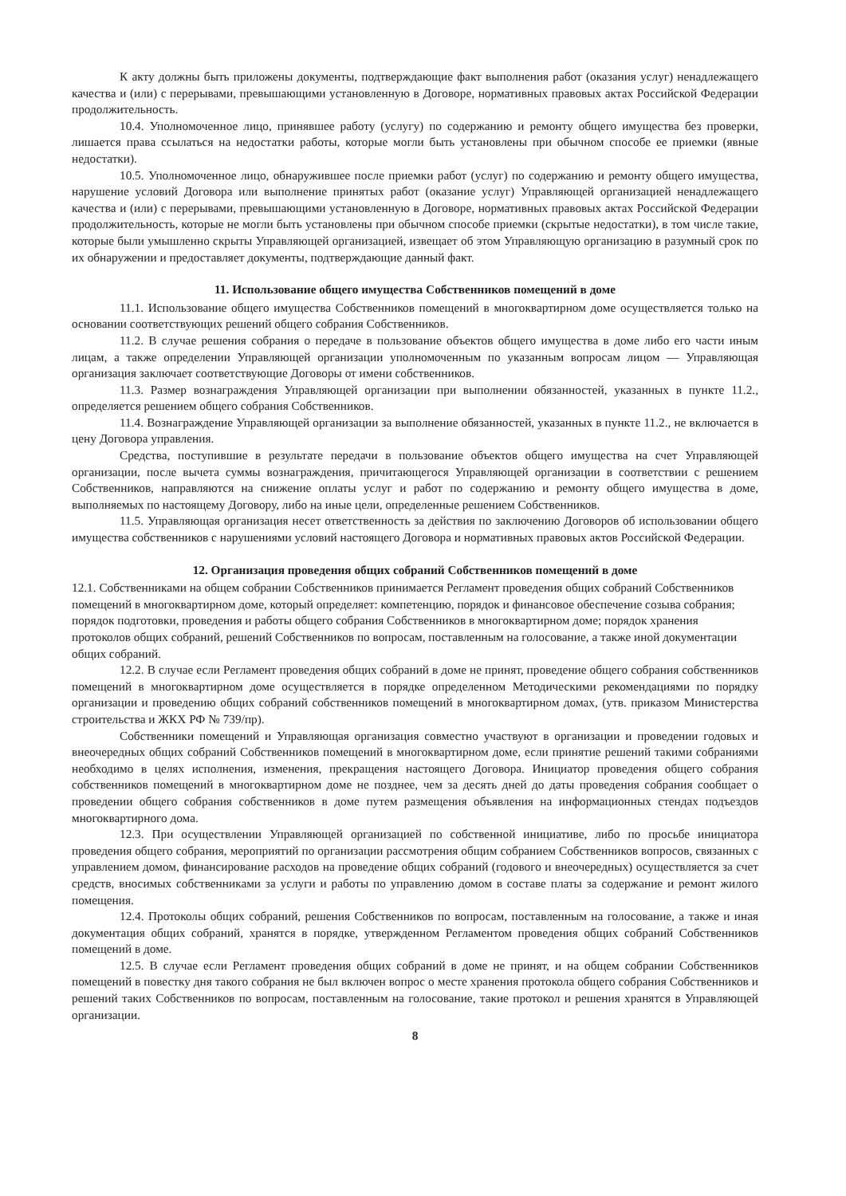К акту должны быть приложены документы, подтверждающие факт выполнения работ (оказания услуг) ненадлежащего качества и (или) с перерывами, превышающими установленную в Договоре, нормативных правовых актах Российской Федерации продолжительность.
10.4. Уполномоченное лицо, принявшее работу (услугу) по содержанию и ремонту общего имущества без проверки, лишается права ссылаться на недостатки работы, которые могли быть установлены при обычном способе ее приемки (явные недостатки).
10.5. Уполномоченное лицо, обнаружившее после приемки работ (услуг) по содержанию и ремонту общего имущества, нарушение условий Договора или выполнение принятых работ (оказание услуг) Управляющей организацией ненадлежащего качества и (или) с перерывами, превышающими установленную в Договоре, нормативных правовых актах Российской Федерации продолжительность, которые не могли быть установлены при обычном способе приемки (скрытые недостатки), в том числе такие, которые были умышленно скрыты Управляющей организацией, извещает об этом Управляющую организацию в разумный срок по их обнаружении и предоставляет документы, подтверждающие данный факт.
11. Использование общего имущества Собственников помещений в доме
11.1. Использование общего имущества Собственников помещений в многоквартирном доме осуществляется только на основании соответствующих решений общего собрания Собственников.
11.2. В случае решения собрания о передаче в пользование объектов общего имущества в доме либо его части иным лицам, а также определении Управляющей организации уполномоченным по указанным вопросам лицом — Управляющая организация заключает соответствующие Договоры от имени собственников.
11.3. Размер вознаграждения Управляющей организации при выполнении обязанностей, указанных в пункте 11.2., определяется решением общего собрания Собственников.
11.4. Вознаграждение Управляющей организации за выполнение обязанностей, указанных в пункте 11.2., не включается в цену Договора управления.
Средства, поступившие в результате передачи в пользование объектов общего имущества на счет Управляющей организации, после вычета суммы вознаграждения, причитающегося Управляющей организации в соответствии с решением Собственников, направляются на снижение оплаты услуг и работ по содержанию и ремонту общего имущества в доме, выполняемых по настоящему Договору, либо на иные цели, определенные решением Собственников.
11.5. Управляющая организация несет ответственность за действия по заключению Договоров об использовании общего имущества собственников с нарушениями условий настоящего Договора и нормативных правовых актов Российской Федерации.
12. Организация проведения общих собраний Собственников помещений в доме
12.1. Собственниками на общем собрании Собственников принимается Регламент проведения общих собраний Собственников помещений в многоквартирном доме, который определяет: компетенцию, порядок и финансовое обеспечение созыва собрания; порядок подготовки, проведения и работы общего собрания Собственников в многоквартирном доме; порядок хранения протоколов общих собраний, решений Собственников по вопросам, поставленным на голосование, а также иной документации общих собраний.
12.2. В случае если Регламент проведения общих собраний в доме не принят, проведение общего собрания собственников помещений в многоквартирном доме осуществляется в порядке определенном Методическими рекомендациями по порядку организации и проведению общих собраний собственников помещений в многоквартирном домах, (утв. приказом Министерства строительства и ЖКХ РФ № 739/пр).
Собственники помещений и Управляющая организация совместно участвуют в организации и проведении годовых и внеочередных общих собраний Собственников помещений в многоквартирном доме, если принятие решений такими собраниями необходимо в целях исполнения, изменения, прекращения настоящего Договора. Инициатор проведения общего собрания собственников помещений в многоквартирном доме не позднее, чем за десять дней до даты проведения собрания сообщает о проведении общего собрания собственников в доме путем размещения объявления на информационных стендах подъездов многоквартирного дома.
12.3. При осуществлении Управляющей организацией по собственной инициативе, либо по просьбе инициатора проведения общего собрания, мероприятий по организации рассмотрения общим собранием Собственников вопросов, связанных с управлением домом, финансирование расходов на проведение общих собраний (годового и внеочередных) осуществляется за счет средств, вносимых собственниками за услуги и работы по управлению домом в составе платы за содержание и ремонт жилого помещения.
12.4. Протоколы общих собраний, решения Собственников по вопросам, поставленным на голосование, а также и иная документация общих собраний, хранятся в порядке, утвержденном Регламентом проведения общих собраний Собственников помещений в доме.
12.5. В случае если Регламент проведения общих собраний в доме не принят, и на общем собрании Собственников помещений в повестку дня такого собрания не был включен вопрос о месте хранения протокола общего собрания Собственников и решений таких Собственников по вопросам, поставленным на голосование, такие протокол и решения хранятся в Управляющей организации.
8